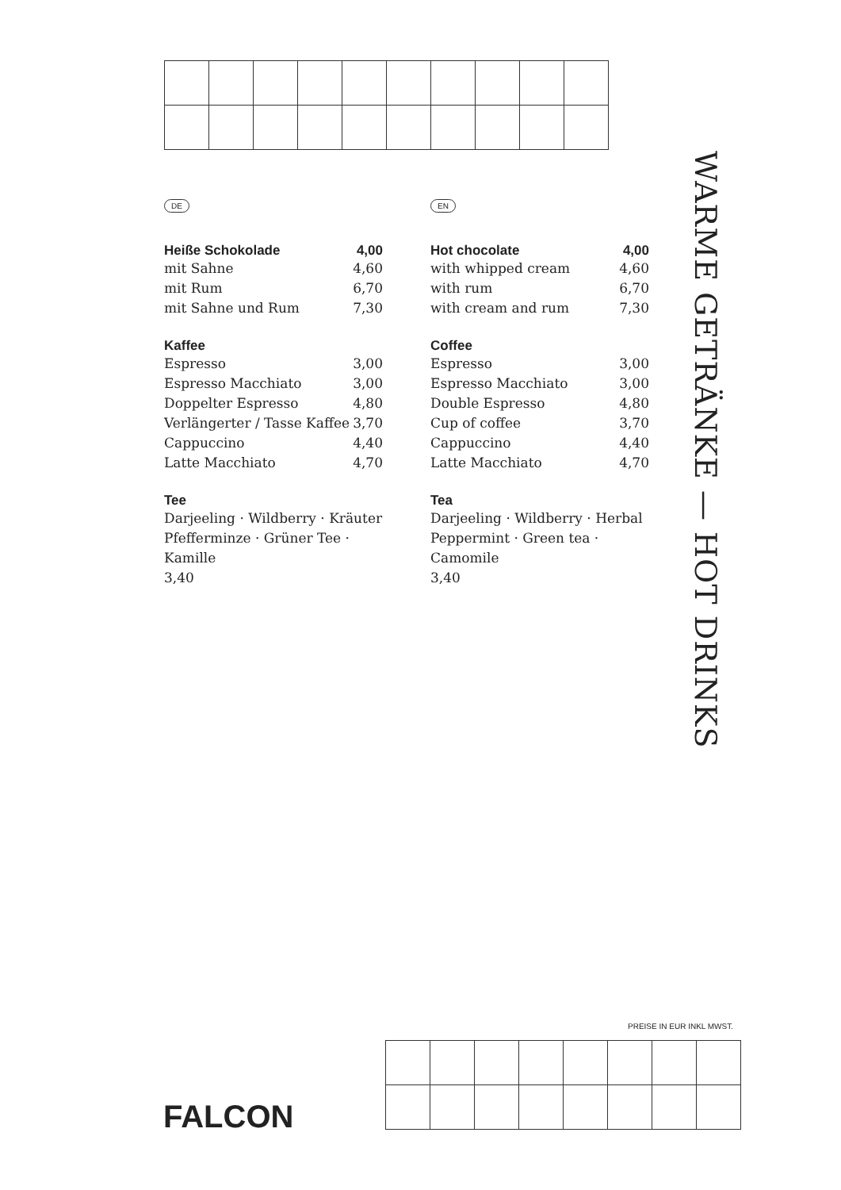DE
| Heiße Schokolade | 4,00 |
| mit Sahne | 4,60 |
| mit Rum | 6,70 |
| mit Sahne und Rum | 7,30 |
Kaffee
| Espresso | 3,00 |
| Espresso Macchiato | 3,00 |
| Doppelter Espresso | 4,80 |
| Verlängerter / Tasse Kaffee | 3,70 |
| Cappuccino | 4,40 |
| Latte Macchiato | 4,70 |
Tee
Darjeeling · Wildberry · Kräuter
Pfefferminze · Grüner Tee · Kamille
3,40
EN
| Hot chocolate | 4,00 |
| with whipped cream | 4,60 |
| with rum | 6,70 |
| with cream and rum | 7,30 |
Coffee
| Espresso | 3,00 |
| Espresso Macchiato | 3,00 |
| Double Espresso | 4,80 |
| Cup of coffee | 3,70 |
| Cappuccino | 4,40 |
| Latte Macchiato | 4,70 |
Tea
Darjeeling · Wildberry · Herbal
Peppermint · Green tea · Camomile
3,40
WARME GETRÄNKE — HOT DRINKS
PREISE IN EUR INKL MWST.
FALCON